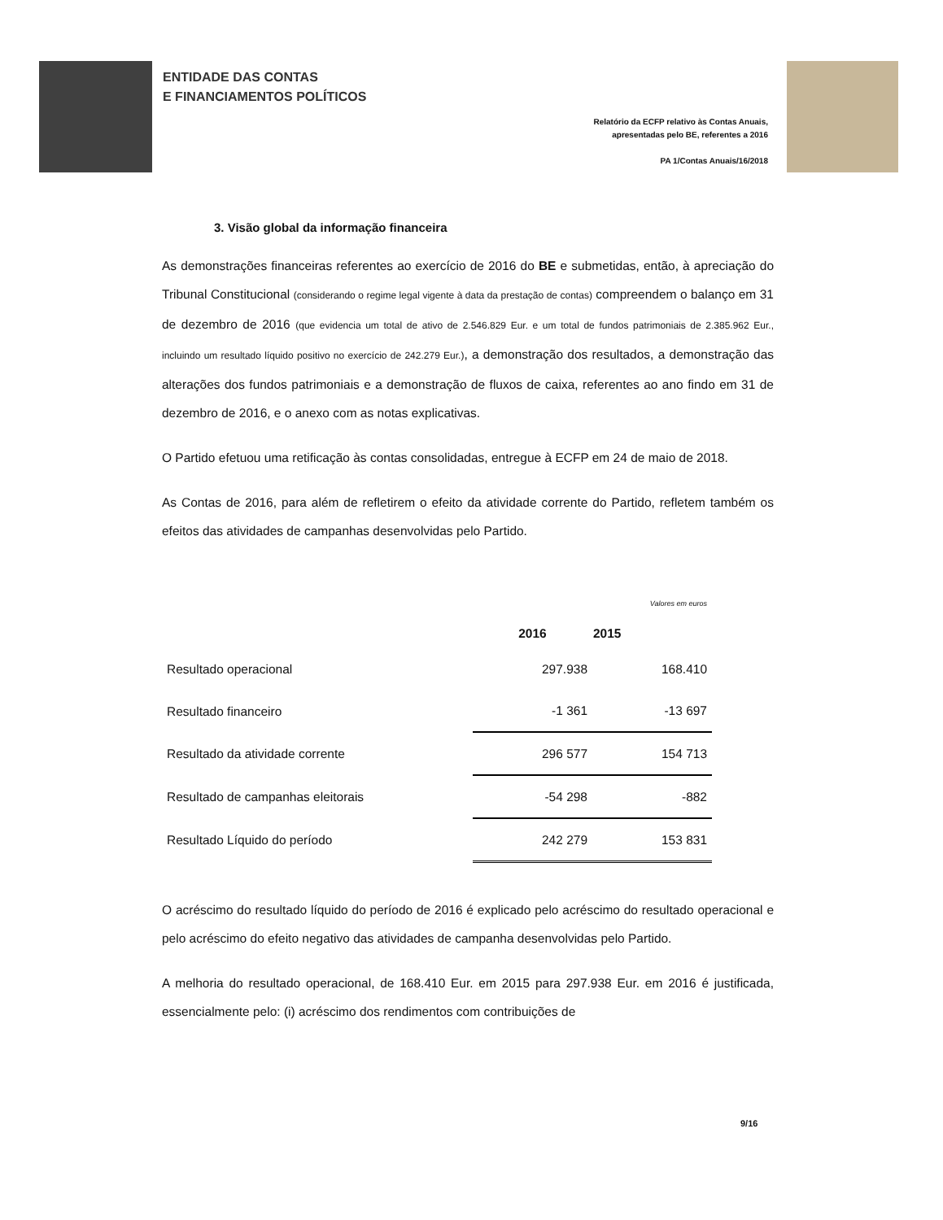ENTIDADE DAS CONTAS
E FINANCIAMENTOS POLÍTICOS
Relatório da ECFP relativo às Contas Anuais,
apresentadas pelo BE, referentes a 2016
PA 1/Contas Anuais/16/2018
3. Visão global da informação financeira
As demonstrações financeiras referentes ao exercício de 2016 do BE e submetidas, então, à apreciação do Tribunal Constitucional (considerando o regime legal vigente à data da prestação de contas) compreendem o balanço em 31 de dezembro de 2016 (que evidencia um total de ativo de 2.546.829 Eur. e um total de fundos patrimoniais de 2.385.962 Eur., incluindo um resultado líquido positivo no exercício de 242.279 Eur.), a demonstração dos resultados, a demonstração das alterações dos fundos patrimoniais e a demonstração de fluxos de caixa, referentes ao ano findo em 31 de dezembro de 2016, e o anexo com as notas explicativas.
O Partido efetuou uma retificação às contas consolidadas, entregue à ECFP em 24 de maio de 2018.
As Contas de 2016, para além de refletirem o efeito da atividade corrente do Partido, refletem também os efeitos das atividades de campanhas desenvolvidas pelo Partido.
| | | Valores em euros |
| | 2016 | 2015 |
| Resultado operacional | 297.938 | 168.410 |
| Resultado financeiro | -1 361 | -13 697 |
| Resultado da atividade corrente | 296 577 | 154 713 |
| Resultado de campanhas eleitorais | -54 298 | -882 |
| Resultado Líquido do período | 242 279 | 153 831 |
O acréscimo do resultado líquido do período de 2016 é explicado pelo acréscimo do resultado operacional e pelo acréscimo do efeito negativo das atividades de campanha desenvolvidas pelo Partido.
A melhoria do resultado operacional, de 168.410 Eur. em 2015 para 297.938 Eur. em 2016 é justificada, essencialmente pelo: (i) acréscimo dos rendimentos com contribuições de
9/16